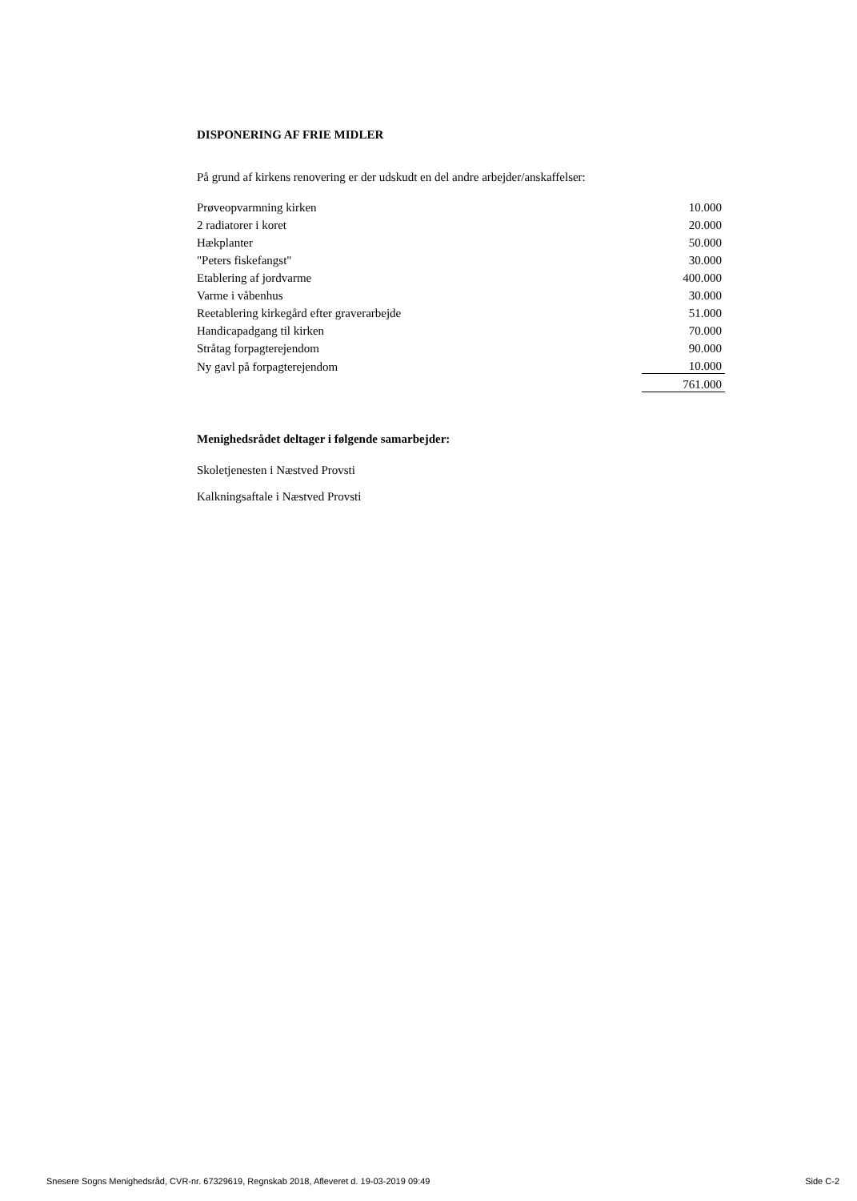DISPONERING AF FRIE MIDLER
På grund af kirkens renovering er der udskudt en del andre arbejder/anskaffelser:
| Prøveopvarmning kirken | 10.000 |
| 2 radiatorer i koret | 20.000 |
| Hækplanter | 50.000 |
| "Peters fiskefangst" | 30.000 |
| Etablering af jordvarme | 400.000 |
| Varme i våbenhus | 30.000 |
| Reetablering kirkegård efter graverarbejde | 51.000 |
| Handicapadgang til kirken | 70.000 |
| Stråtag forpagterejendom | 90.000 |
| Ny gavl på forpagterejendom | 10.000 |
| | 761.000 |
Menighedsrådet deltager i følgende samarbejder:
Skoletjenesten i Næstved Provsti
Kalkningsaftale i Næstved Provsti
Snesere Sogns Menighedsråd, CVR-nr. 67329619, Regnskab 2018, Afleveret d. 19-03-2019 09:49 Side C-2